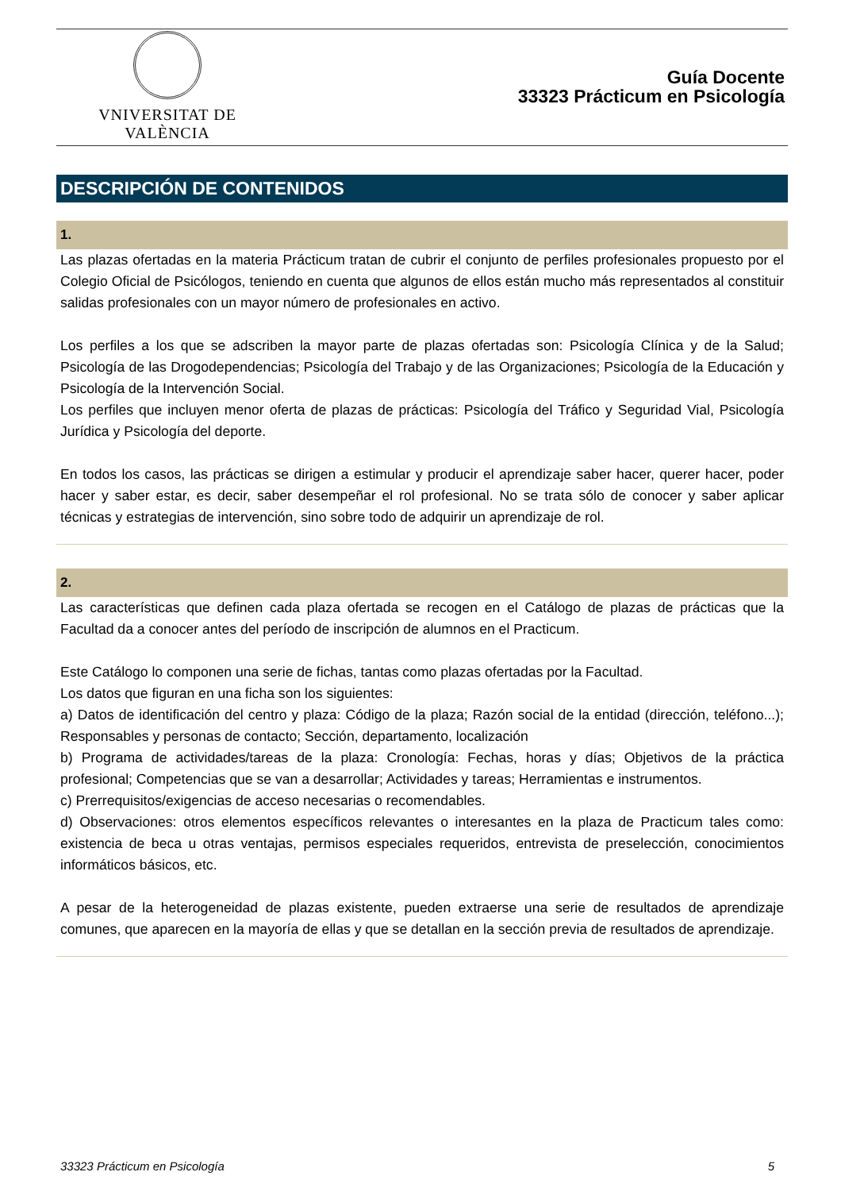VNIVERSITAT DE VALÈNCIA
Guía Docente
33323 Prácticum en Psicología
DESCRIPCIÓN DE CONTENIDOS
1.
Las plazas ofertadas en la materia Prácticum tratan de cubrir el conjunto de perfiles profesionales propuesto por el Colegio Oficial de Psicólogos, teniendo en cuenta que algunos de ellos están mucho más representados al constituir salidas profesionales con un mayor número de profesionales en activo.
Los perfiles a los que se adscriben la mayor parte de plazas ofertadas son: Psicología Clínica y de la Salud; Psicología de las Drogodependencias; Psicología del Trabajo y de las Organizaciones; Psicología de la Educación y Psicología de la Intervención Social.
Los perfiles que incluyen menor oferta de plazas de prácticas: Psicología del Tráfico y Seguridad Vial, Psicología Jurídica y Psicología del deporte.
En todos los casos, las prácticas se dirigen a estimular y producir el aprendizaje saber hacer, querer hacer, poder hacer y saber estar, es decir, saber desempeñar el rol profesional. No se trata sólo de conocer y saber aplicar técnicas y estrategias de intervención, sino sobre todo de adquirir un aprendizaje de rol.
2.
Las características que definen cada plaza ofertada se recogen en el Catálogo de plazas de prácticas que la Facultad da a conocer antes del período de inscripción de alumnos en el Practicum.
Este Catálogo lo componen una serie de fichas, tantas como plazas ofertadas por la Facultad.
Los datos que figuran en una ficha son los siguientes:
a) Datos de identificación del centro y plaza: Código de la plaza; Razón social de la entidad (dirección, teléfono...); Responsables y personas de contacto; Sección, departamento, localización
b) Programa de actividades/tareas de la plaza: Cronología: Fechas, horas y días; Objetivos de la práctica profesional; Competencias que se van a desarrollar; Actividades y tareas; Herramientas e instrumentos.
c) Prerrequisitos/exigencias de acceso necesarias o recomendables.
d) Observaciones: otros elementos específicos relevantes o interesantes en la plaza de Practicum tales como: existencia de beca u otras ventajas, permisos especiales requeridos, entrevista de preselección, conocimientos informáticos básicos, etc.
A pesar de la heterogeneidad de plazas existente, pueden extraerse una serie de resultados de aprendizaje comunes, que aparecen en la mayoría de ellas y que se detallan en la sección previa de resultados de aprendizaje.
33323 Prácticum en Psicología 5